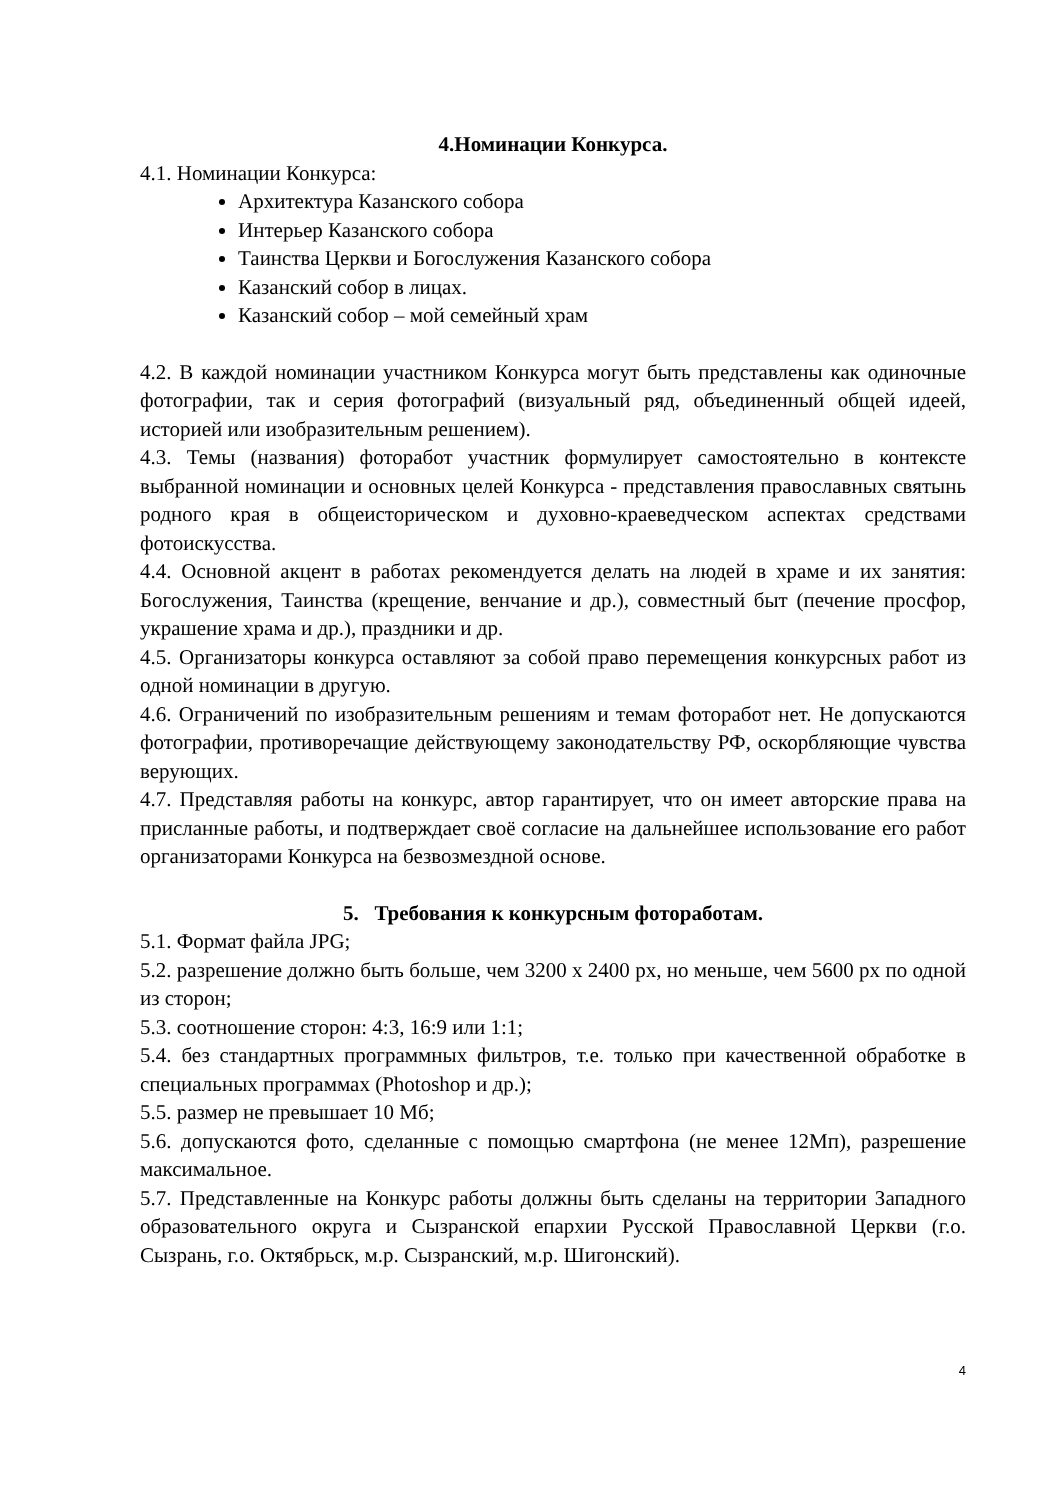4.Номинации Конкурса.
4.1. Номинации Конкурса:
Архитектура Казанского собора
Интерьер Казанского собора
Таинства Церкви и Богослужения Казанского собора
Казанский собор в лицах.
Казанский собор – мой семейный храм
4.2. В каждой номинации участником Конкурса могут быть представлены как одиночные фотографии, так и серия фотографий (визуальный ряд, объединенный общей идеей, историей или изобразительным решением).
4.3. Темы (названия) фоторабот участник формулирует самостоятельно в контексте выбранной номинации и основных целей Конкурса - представления православных святынь родного края в общеисторическом и духовно-краеведческом аспектах средствами фотоискусства.
4.4. Основной акцент в работах рекомендуется делать на людей в храме и их занятия: Богослужения, Таинства (крещение, венчание и др.), совместный быт (печение просфор, украшение храма и др.), праздники и др.
4.5. Организаторы конкурса оставляют за собой право перемещения конкурсных работ из одной номинации в другую.
4.6. Ограничений по изобразительным решениям и темам фоторабот нет. Не допускаются фотографии, противоречащие действующему законодательству РФ, оскорбляющие чувства верующих.
4.7. Представляя работы на конкурс, автор гарантирует, что он имеет авторские права на присланные работы, и подтверждает своё согласие на дальнейшее использование его работ организаторами Конкурса на безвозмездной основе.
5. Требования к конкурсным фотоработам.
5.1. Формат файла JPG;
5.2. разрешение должно быть больше, чем 3200 х 2400 px, но меньше, чем 5600 px по одной из сторон;
5.3. соотношение сторон: 4:3, 16:9 или 1:1;
5.4. без стандартных программных фильтров, т.е. только при качественной обработке в специальных программах (Photoshop и др.);
5.5. размер не превышает 10 Мб;
5.6. допускаются фото, сделанные с помощью смартфона (не менее 12Мп), разрешение максимальное.
5.7. Представленные на Конкурс работы должны быть сделаны на территории Западного образовательного округа и Сызранской епархии Русской Православной Церкви (г.о. Сызрань, г.о. Октябрьск, м.р. Сызранский, м.р. Шигонский).
4